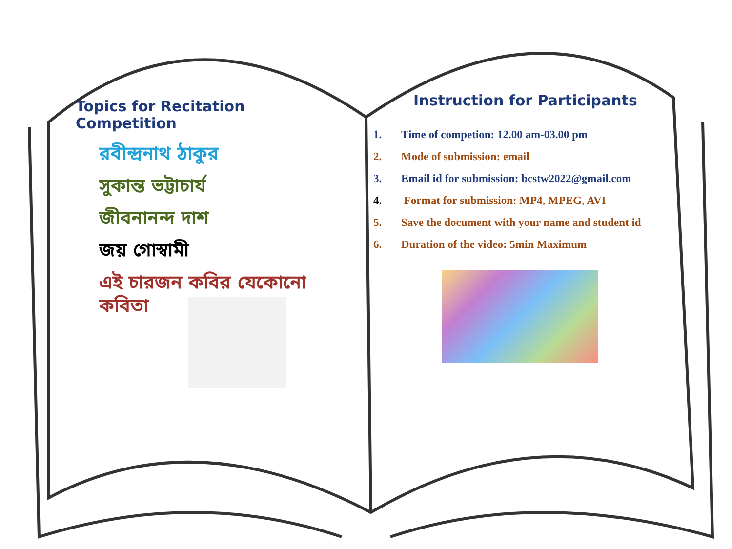Topics for Recitation Competition
রবীন্দ্রনাথ ঠাকুর
সুকান্ত ভট্টাচার্য
জীবনানন্দ দাশ
জয় গোস্বামী
এই চারজন কবির যেকোনো কবিতা
Instruction for Participants
1. Time of competion: 12.00 am-03.00 pm
2. Mode of submission: email
3. Email id for submission: bcstw2022@gmail.com
4. Format for submission: MP4, MPEG, AVI
5. Save the document with your name and student id
6. Duration of the video: 5min Maximum